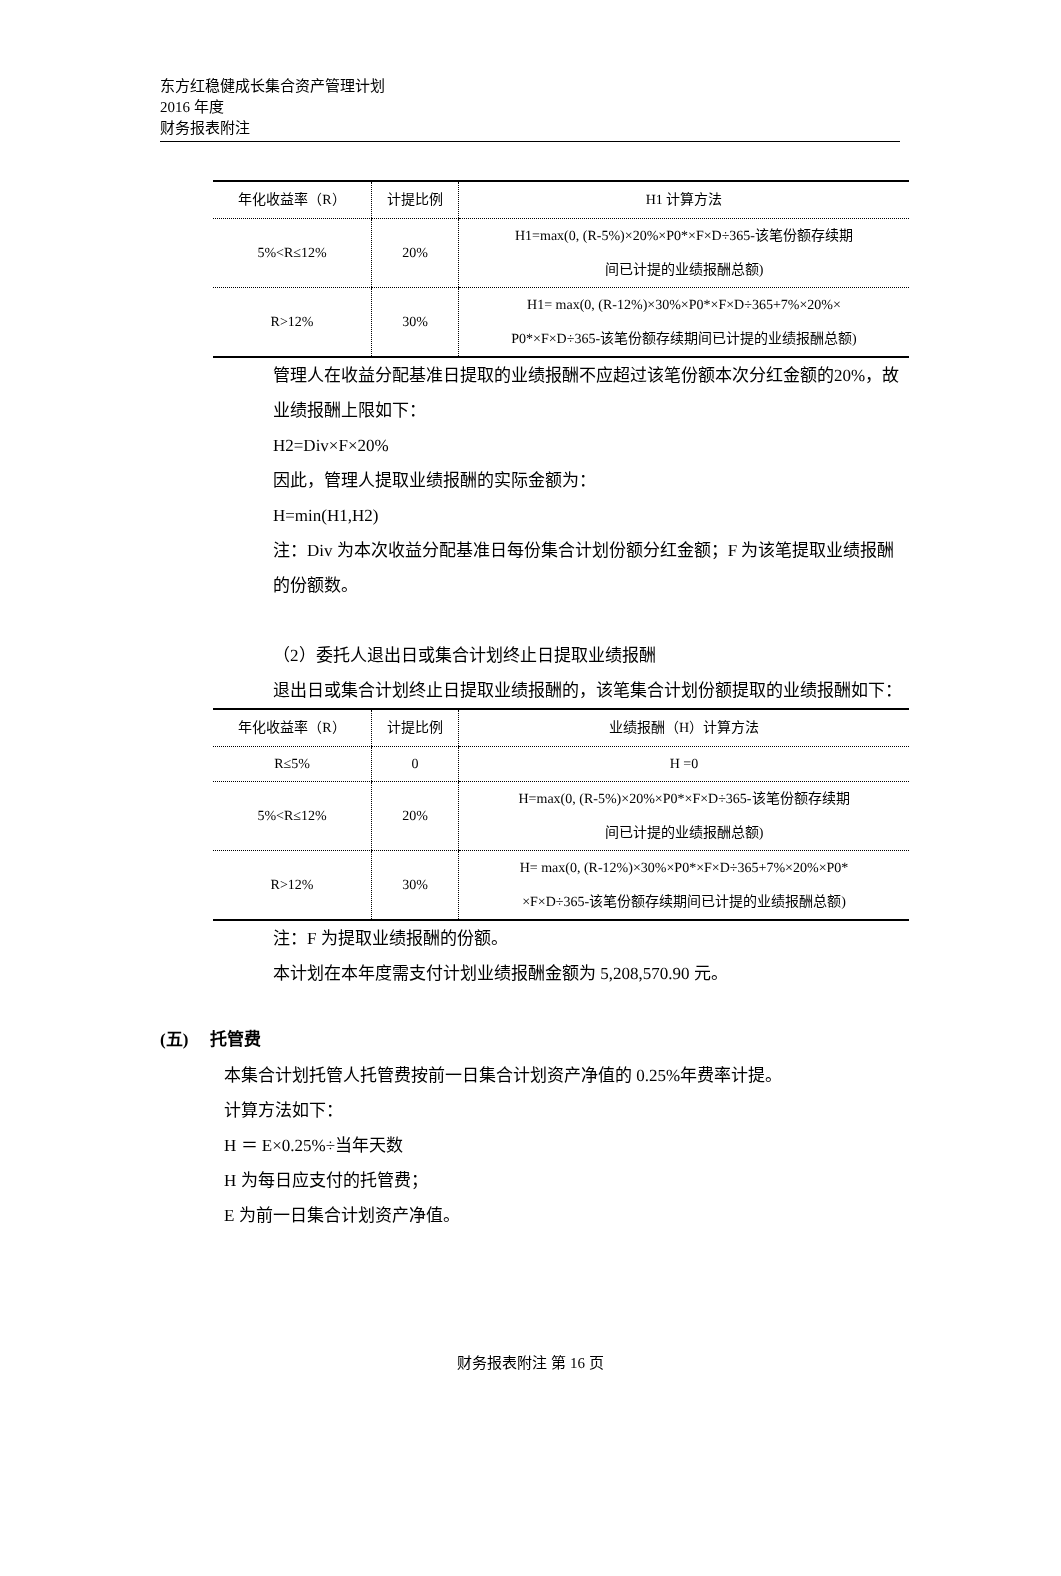东方红稳健成长集合资产管理计划
2016 年度
财务报表附注
| 年化收益率（R） | 计提比例 | H1 计算方法 |
| --- | --- | --- |
| 5%<R≤12% | 20% | H1=max(0, (R-5%)×20%×P0*×F×D÷365-该笔份额存续期 间已计提的业绩报酬总额) |
| R>12% | 30% | H1= max(0, (R-12%)×30%×P0*×F×D÷365+7%×20%× P0*×F×D÷365-该笔份额存续期间已计提的业绩报酬总额) |
管理人在收益分配基准日提取的业绩报酬不应超过该笔份额本次分红金额的20%，故业绩报酬上限如下：
H2=Div×F×20%
因此，管理人提取业绩报酬的实际金额为：
H=min(H1,H2)
注：Div 为本次收益分配基准日每份集合计划份额分红金额；F 为该笔提取业绩报酬的份额数。
（2）委托人退出日或集合计划终止日提取业绩报酬
退出日或集合计划终止日提取业绩报酬的，该笔集合计划份额提取的业绩报酬如下：
| 年化收益率（R） | 计提比例 | 业绩报酬（H）计算方法 |
| --- | --- | --- |
| R≤5% | 0 | H =0 |
| 5%<R≤12% | 20% | H=max(0, (R-5%)×20%×P0*×F×D÷365-该笔份额存续期 间已计提的业绩报酬总额) |
| R>12% | 30% | H= max(0, (R-12%)×30%×P0*×F×D÷365+7%×20%×P0* ×F×D÷365-该笔份额存续期间已计提的业绩报酬总额) |
注：F 为提取业绩报酬的份额。
本计划在本年度需支付计划业绩报酬金额为 5,208,570.90 元。
(五) 托管费
本集合计划托管人托管费按前一日集合计划资产净值的 0.25%年费率计提。
计算方法如下：
H ＝ E×0.25%÷当年天数
H 为每日应支付的托管费；
E 为前一日集合计划资产净值。
财务报表附注 第 16 页